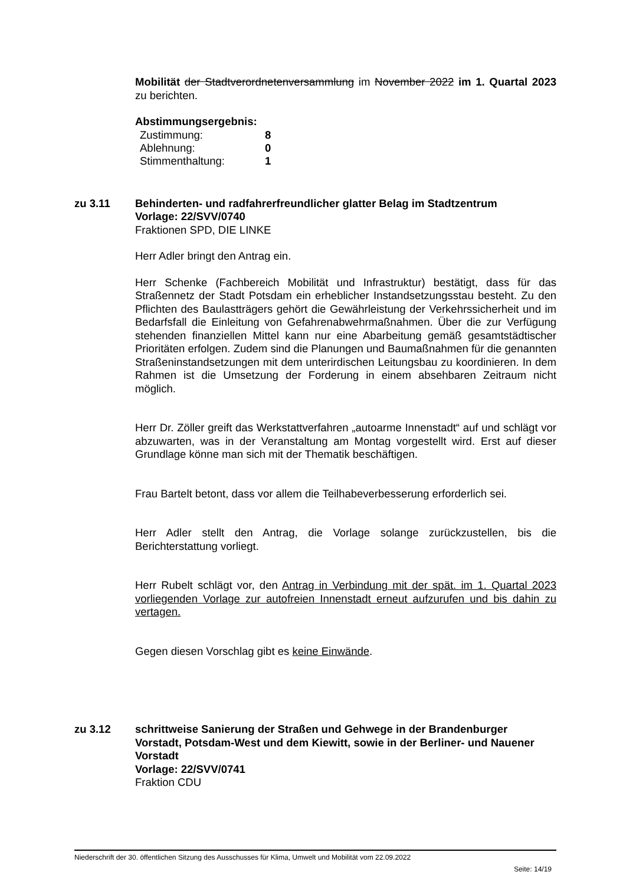Mobilität der Stadtverordnetenversammlung im November 2022 im 1. Quartal 2023 zu berichten.
Abstimmungsergebnis:
| Zustimmung: | 8 |
| Ablehnung: | 0 |
| Stimmenthaltung: | 1 |
zu 3.11 Behinderten- und radfahrerfreundlicher glatter Belag im Stadtzentrum
Vorlage: 22/SVV/0740
Fraktionen SPD, DIE LINKE
Herr Adler bringt den Antrag ein.
Herr Schenke (Fachbereich Mobilität und Infrastruktur) bestätigt, dass für das Straßennetz der Stadt Potsdam ein erheblicher Instandsetzungsstau besteht. Zu den Pflichten des Baulastträgers gehört die Gewährleistung der Verkehrssicherheit und im Bedarfsfall die Einleitung von Gefahrenabwehrmaßnahmen. Über die zur Verfügung stehenden finanziellen Mittel kann nur eine Abarbeitung gemäß gesamtstädtischer Prioritäten erfolgen. Zudem sind die Planungen und Baumaßnahmen für die genannten Straßeninstandsetzungen mit dem unterirdischen Leitungsbau zu koordinieren. In dem Rahmen ist die Umsetzung der Forderung in einem absehbaren Zeitraum nicht möglich.
Herr Dr. Zöller greift das Werkstattverfahren „autoarme Innenstadt“ auf und schlägt vor abzuwarten, was in der Veranstaltung am Montag vorgestellt wird. Erst auf dieser Grundlage könne man sich mit der Thematik beschäftigen.
Frau Bartelt betont, dass vor allem die Teilhabeverbesserung erforderlich sei.
Herr Adler stellt den Antrag, die Vorlage solange zurückzustellen, bis die Berichterstattung vorliegt.
Herr Rubelt schlägt vor, den Antrag in Verbindung mit der spät. im 1. Quartal 2023 vorliegenden Vorlage zur autofreien Innenstadt erneut aufzurufen und bis dahin zu vertagen.
Gegen diesen Vorschlag gibt es keine Einwände.
zu 3.12 schrittweise Sanierung der Straßen und Gehwege in der Brandenburger Vorstadt, Potsdam-West und dem Kiewitt, sowie in der Berliner- und Nauener Vorstadt
Vorlage: 22/SVV/0741
Fraktion CDU
Niederschrift der 30. öffentlichen Sitzung des Ausschusses für Klima, Umwelt und Mobilität vom 22.09.2022
Seite: 14/19